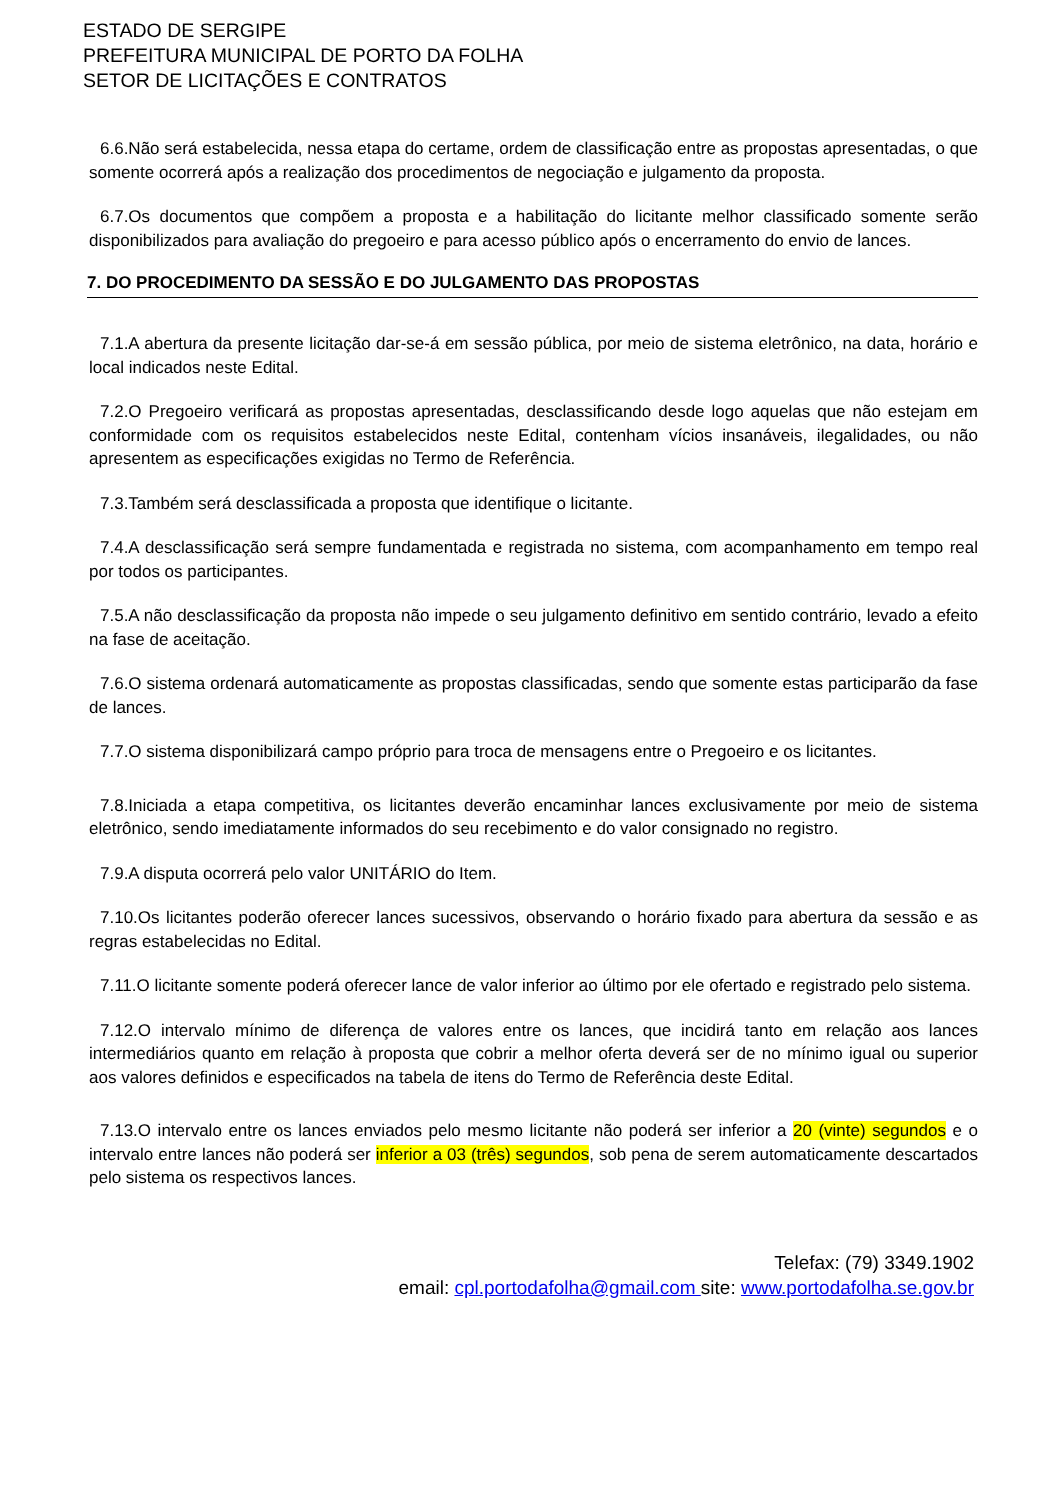ESTADO DE SERGIPE
PREFEITURA MUNICIPAL DE PORTO DA FOLHA
SETOR DE LICITAÇÕES E CONTRATOS
6.6.Não será estabelecida, nessa etapa do certame, ordem de classificação entre as propostas apresentadas, o que somente ocorrerá após a realização dos procedimentos de negociação e julgamento da proposta.
6.7.Os documentos que compõem a proposta e a habilitação do licitante melhor classificado somente serão disponibilizados para avaliação do pregoeiro e para acesso público após o encerramento do envio de lances.
7. DO PROCEDIMENTO DA SESSÃO E DO JULGAMENTO DAS PROPOSTAS
7.1.A abertura da presente licitação dar-se-á em sessão pública, por meio de sistema eletrônico, na data, horário e local indicados neste Edital.
7.2.O Pregoeiro verificará as propostas apresentadas, desclassificando desde logo aquelas que não estejam em conformidade com os requisitos estabelecidos neste Edital, contenham vícios insanáveis, ilegalidades, ou não apresentem as especificações exigidas no Termo de Referência.
7.3.Também será desclassificada a proposta que identifique o licitante.
7.4.A desclassificação será sempre fundamentada e registrada no sistema, com acompanhamento em tempo real por todos os participantes.
7.5.A não desclassificação da proposta não impede o seu julgamento definitivo em sentido contrário, levado a efeito na fase de aceitação.
7.6.O sistema ordenará automaticamente as propostas classificadas, sendo que somente estas participarão da fase de lances.
7.7.O sistema disponibilizará campo próprio para troca de mensagens entre o Pregoeiro e os licitantes.
7.8.Iniciada a etapa competitiva, os licitantes deverão encaminhar lances exclusivamente por meio de sistema eletrônico, sendo imediatamente informados do seu recebimento e do valor consignado no registro.
7.9.A disputa ocorrerá pelo valor UNITÁRIO do Item.
7.10.Os licitantes poderão oferecer lances sucessivos, observando o horário fixado para abertura da sessão e as regras estabelecidas no Edital.
7.11.O licitante somente poderá oferecer lance de valor inferior ao último por ele ofertado e registrado pelo sistema.
7.12.O intervalo mínimo de diferença de valores entre os lances, que incidirá tanto em relação aos lances intermediários quanto em relação à proposta que cobrir a melhor oferta deverá ser de no mínimo igual ou superior aos valores definidos e especificados na tabela de itens do Termo de Referência deste Edital.
7.13.O intervalo entre os lances enviados pelo mesmo licitante não poderá ser inferior a 20 (vinte) segundos e o intervalo entre lances não poderá ser inferior a 03 (três) segundos, sob pena de serem automaticamente descartados pelo sistema os respectivos lances.
Telefax: (79) 3349.1902
email: cpl.portodafolha@gmail.com site: www.portodafolha.se.gov.br